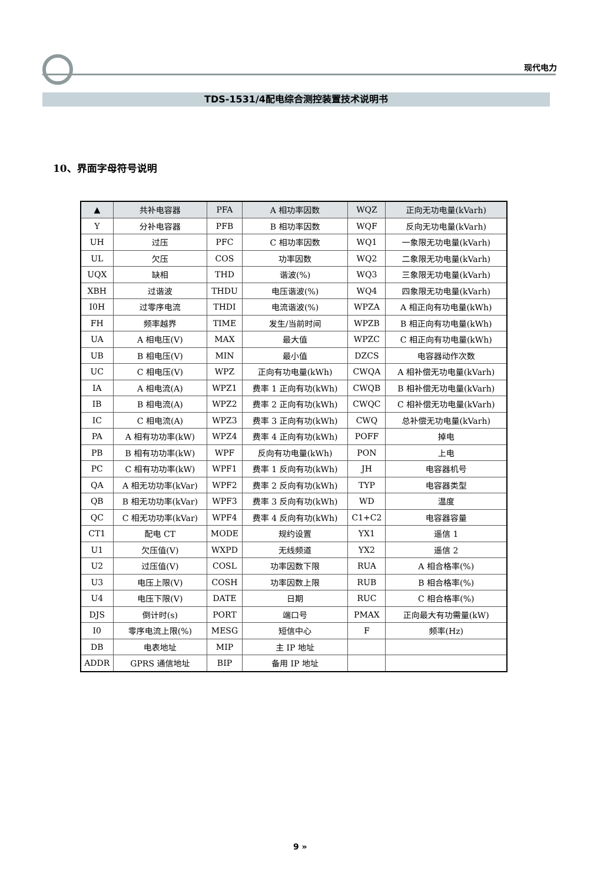现代电力
TDS-1531/4配电综合测控装置技术说明书
10、界面字母符号说明
| ▲ | 共补电容器 | PFA | A 相功率因数 | WQZ | 正向无功电量(kVarh) |
| Y | 分补电容器 | PFB | B 相功率因数 | WQF | 反向无功电量(kVarh) |
| UH | 过压 | PFC | C 相功率因数 | WQ1 | 一象限无功电量(kVarh) |
| UL | 欠压 | COS | 功率因数 | WQ2 | 二象限无功电量(kVarh) |
| UQX | 缺相 | THD | 谐波(%) | WQ3 | 三象限无功电量(kVarh) |
| XBH | 过谐波 | THDU | 电压谐波(%) | WQ4 | 四象限无功电量(kVarh) |
| I0H | 过零序电流 | THDI | 电流谐波(%) | WPZA | A 相正向有功电量(kWh) |
| FH | 频率越界 | TIME | 发生/当前时间 | WPZB | B 相正向有功电量(kWh) |
| UA | A 相电压(V) | MAX | 最大值 | WPZC | C 相正向有功电量(kWh) |
| UB | B 相电压(V) | MIN | 最小值 | DZCS | 电容器动作次数 |
| UC | C 相电压(V) | WPZ | 正向有功电量(kWh) | CWQA | A 相补偿无功电量(kVarh) |
| IA | A 相电流(A) | WPZ1 | 费率 1 正向有功(kWh) | CWQB | B 相补偿无功电量(kVarh) |
| IB | B 相电流(A) | WPZ2 | 费率 2 正向有功(kWh) | CWQC | C 相补偿无功电量(kVarh) |
| IC | C 相电流(A) | WPZ3 | 费率 3 正向有功(kWh) | CWQ | 总补偿无功电量(kVarh) |
| PA | A 相有功功率(kW) | WPZ4 | 费率 4 正向有功(kWh) | POFF | 掉电 |
| PB | B 相有功功率(kW) | WPF | 反向有功电量(kWh) | PON | 上电 |
| PC | C 相有功功率(kW) | WPF1 | 费率 1 反向有功(kWh) | JH | 电容器机号 |
| QA | A 相无功功率(kVar) | WPF2 | 费率 2 反向有功(kWh) | TYP | 电容器类型 |
| QB | B 相无功功率(kVar) | WPF3 | 费率 3 反向有功(kWh) | WD | 温度 |
| QC | C 相无功功率(kVar) | WPF4 | 费率 4 反向有功(kWh) | C1+C2 | 电容器容量 |
| CT1 | 配电 CT | MODE | 规约设置 | YX1 | 遥信 1 |
| U1 | 欠压值(V) | WXPD | 无线频道 | YX2 | 遥信 2 |
| U2 | 过压值(V) | COSL | 功率因数下限 | RUA | A 相合格率(%) |
| U3 | 电压上限(V) | COSH | 功率因数上限 | RUB | B 相合格率(%) |
| U4 | 电压下限(V) | DATE | 日期 | RUC | C 相合格率(%) |
| DJS | 倒计时(s) | PORT | 端口号 | PMAX | 正向最大有功需量(kW) |
| I0 | 零序电流上限(%) | MESG | 短信中心 | F | 频率(Hz) |
| DB | 电表地址 | MIP | 主 IP 地址 | | |
| ADDR | GPRS 通信地址 | BIP | 备用 IP 地址 | | |
9 »